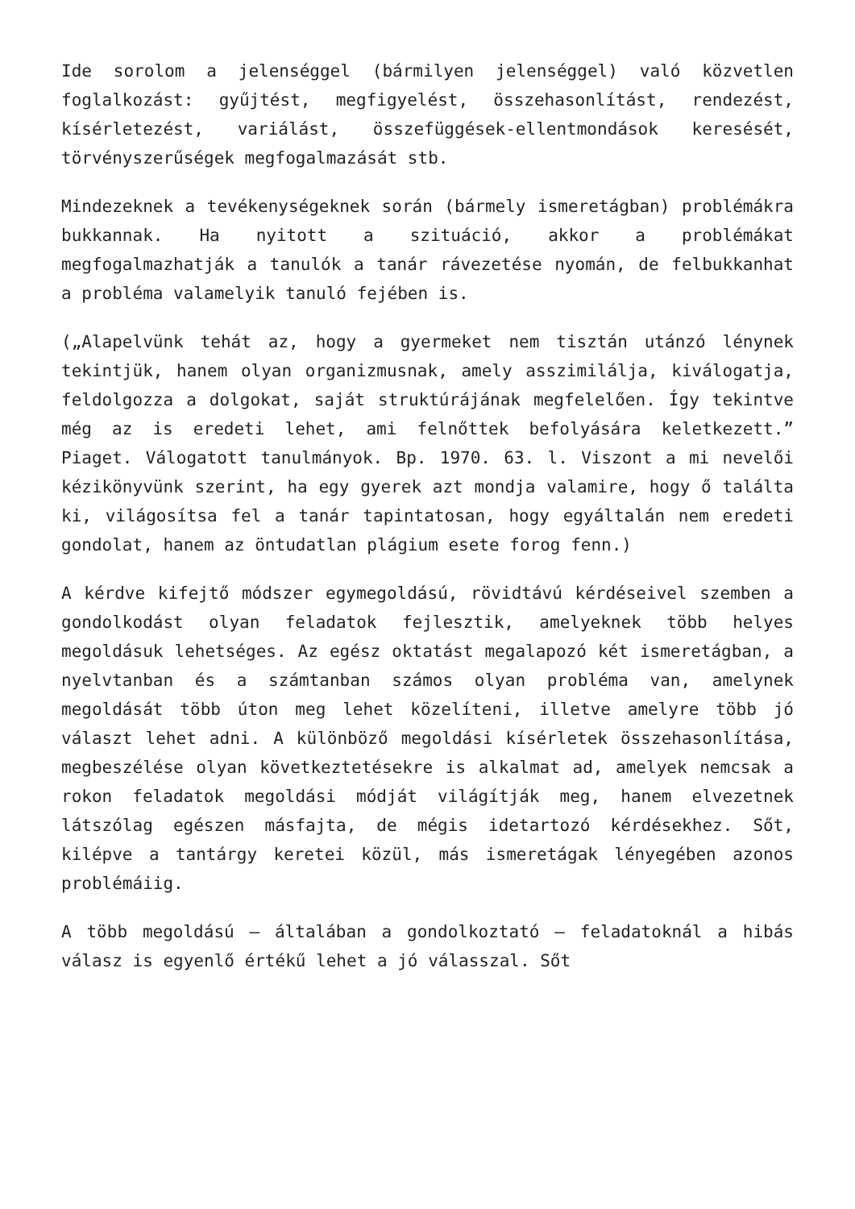Ide sorolom a jelenséggel (bármilyen jelenséggel) való közvetlen foglalkozást: gyűjtést, megfigyelést, összehasonlítást, rendezést, kísérletezést, variálást, összefüggések-ellentmondások keresését, törvényszerűségek megfogalmazását stb.
Mindezeknek a tevékenységeknek során (bármely ismeretágban) problémákra bukkannak. Ha nyitott a szituáció, akkor a problémákat megfogalmazhatják a tanulók a tanár rávezetése nyomán, de felbukkanhat a probléma valamelyik tanuló fejében is.
(„Alapelvünk tehát az, hogy a gyermeket nem tisztán utánzó lénynek tekintjük, hanem olyan organizmusnak, amely asszimilálja, kiválogatja, feldolgozza a dolgokat, saját struktúrájának megfelelően. Így tekintve még az is eredeti lehet, ami felnőttek befolyására keletkezett.” Piaget. Válogatott tanulmányok. Bp. 1970. 63. l. Viszont a mi nevelői kézikönyvünk szerint, ha egy gyerek azt mondja valamire, hogy ő találta ki, világosítsa fel a tanár tapintatosan, hogy egyáltalán nem eredeti gondolat, hanem az öntudatlan plágium esete forog fenn.)
A kérdve kifejtő módszer egymegoldású, rövidtávú kérdéseivel szemben a gondolkodást olyan feladatok fejlesztik, amelyeknek több helyes megoldásuk lehetséges. Az egész oktatást megalapozó két ismeretágban, a nyelvtanban és a számtanban számos olyan probléma van, amelynek megoldását több úton meg lehet közelíteni, illetve amelyre több jó választ lehet adni. A különböző megoldási kísérletek összehasonlítása, megbeszélése olyan következtetésekre is alkalmat ad, amelyek nemcsak a rokon feladatok megoldási módját világítják meg, hanem elvezetnek látszólag egészen másfajta, de mégis idetartozó kérdésekhez. Sőt, kilépve a tantárgy keretei közül, más ismeretágak lényegében azonos problémáiig.
A több megoldású – általában a gondolkoztató – feladatoknál a hibás válasz is egyenlő értékű lehet a jó válasszal. Sőt